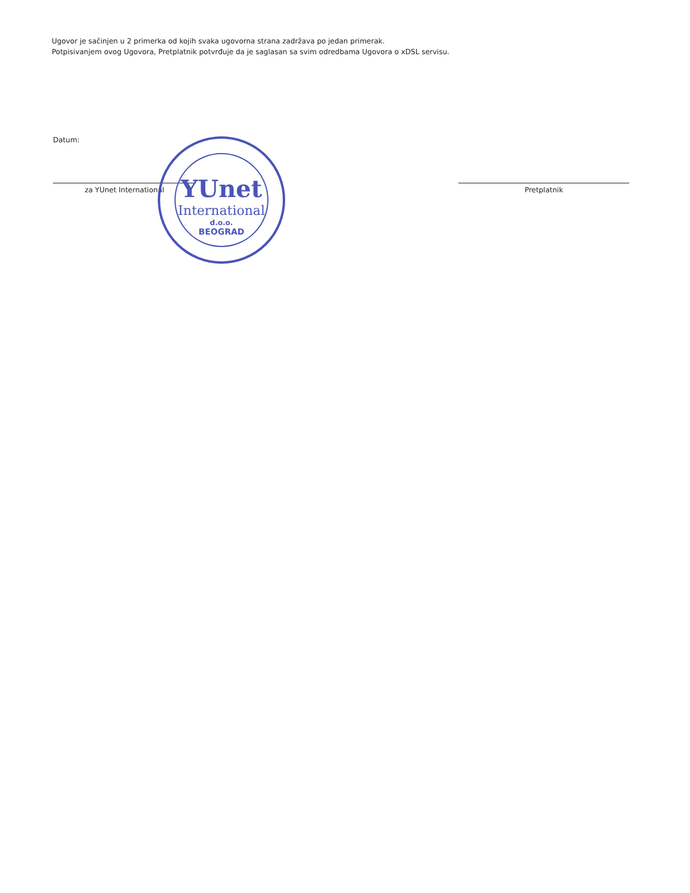Ugovor je sačinjen u 2 primerka od kojih svaka ugovorna strana zadržava po jedan primerak.
Potpisivanjem ovog Ugovora, Pretplatnik potvrđuje da je saglasan sa svim odredbama Ugovora o xDSL servisu.
Datum:
za YUnet International Pretplatnik
YUnet
International
d.o.o.
BEOGRAD